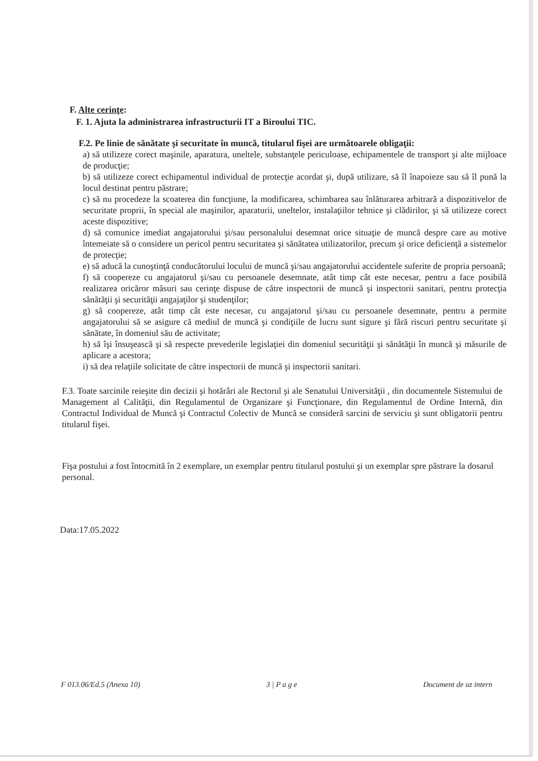F. Alte cerinţe:
F. 1. Ajuta la administrarea infrastructurii IT a Biroului TIC.
F.2. Pe linie de sănătate şi securitate în muncă, titularul fişei are următoarele obligaţii:
a) să utilizeze corect maşinile, aparatura, uneltele, substanţele periculoase, echipamentele de transport şi alte mijloace de producţie;
b) să utilizeze corect echipamentul individual de protecţie acordat şi, după utilizare, să îl înapoieze sau să îl pună la locul destinat pentru păstrare;
c) să nu procedeze la scoaterea din funcţiune, la modificarea, schimbarea sau înlăturarea arbitrară a dispozitivelor de securitate proprii, în special ale maşinilor, aparaturii, uneltelor, instalaţiilor tehnice şi clădirilor, şi să utilizeze corect aceste dispozitive;
d) să comunice imediat angajatorului şi/sau personalului desemnat orice situaţie de muncă despre care au motive întemeiate să o considere un pericol pentru securitatea şi sănătatea utilizatorilor, precum şi orice deficienţă a sistemelor de protecţie;
e) să aducă la cunoştinţă conducătorului locului de muncă şi/sau angajatorului accidentele suferite de propria persoană;
f) să coopereze cu angajatorul şi/sau cu persoanele desemnate, atât timp cât este necesar, pentru a face posibilă realizarea oricăror măsuri sau cerinţe dispuse de către inspectorii de muncă şi inspectorii sanitari, pentru protecţia sănătăţii şi securităţii angajaţilor şi studenţilor;
g) să coopereze, atât timp cât este necesar, cu angajatorul şi/sau cu persoanele desemnate, pentru a permite angajatorului să se asigure că mediul de muncă şi condiţiile de lucru sunt sigure şi fără riscuri pentru securitate şi sănătate, în domeniul său de activitate;
h) să îşi însuşească şi să respecte prevederile legislaţiei din domeniul securităţii şi sănătăţii în muncă şi măsurile de aplicare a acestora;
i) să dea relaţiile solicitate de către inspectorii de muncă şi inspectorii sanitari.
F.3. Toate sarcinile reieşite din decizii şi hotărâri ale Rectorul şi ale Senatului Universităţii , din documentele Sistemului de Management al Calităţii, din Regulamentul de Organizare şi Funcţionare, din Regulamentul de Ordine Internă, din Contractul Individual de Muncă şi Contractul Colectiv de Muncă se consideră sarcini de serviciu şi sunt obligatorii pentru titularul fişei.
Fişa postului a fost întocmită în 2 exemplare, un exemplar pentru titularul postului şi un exemplar spre păstrare la dosarul personal.
Data:17.05.2022
F 013.06/Ed.5 (Anexa 10) 3 | P a g e Document de uz intern